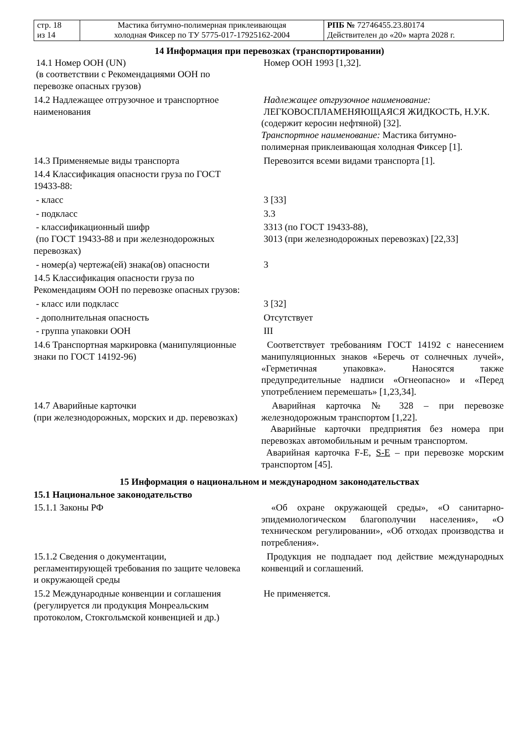| стр. 18 из 14 | Мастика битумно-полимерная приклеивающая холодная Фиксер по ТУ 5775-017-17925162-2004 | РПБ № 72746455.23.80174 Действителен до «20» марта 2028 г. |
14 Информация при перевозках (транспортировании)
| 14.1 Номер ООН (UN) (в соответствии с Рекомендациями ООН по перевозке опасных грузов) | Номер ООН 1993 [1,32]. |
| 14.2 Надлежащее отгрузочное и транспортное наименования | Надлежащее отгрузочное наименование: ЛЕГКОВОСПЛАМЕНЯЮЩАЯСЯ ЖИДКОСТЬ, Н.У.К. (содержит керосин нефтяной) [32]. Транспортное наименование: Мастика битумно-полимерная приклеивающая холодная Фиксер [1]. |
| 14.3 Применяемые виды транспорта | Перевозится всеми видами транспорта [1]. |
| 14.4 Классификация опасности груза по ГОСТ 19433-88: | |
| - класс | 3 [33] |
| - подкласс | 3.3 |
| - классификационный шифр (по ГОСТ 19433-88 и при железнодорожных перевозках) | 3313 (по ГОСТ 19433-88), 3013 (при железнодорожных перевозках) [22,33] |
| - номер(а) чертежа(ей) знака(ов) опасности | 3 |
| 14.5 Классификация опасности груза по Рекомендациям ООН по перевозке опасных грузов: | |
| - класс или подкласс | 3 [32] |
| - дополнительная опасность | Отсутствует |
| - группа упаковки ООН | III |
| 14.6 Транспортная маркировка (манипуляционные знаки по ГОСТ 14192-96) | Соответствует требованиям ГОСТ 14192 с нанесением манипуляционных знаков «Беречь от солнечных лучей», «Герметичная упаковка». Наносятся также предупредительные надписи «Огнеопасно» и «Перед употреблением перемешать» [1,23,34]. |
| 14.7 Аварийные карточки (при железнодорожных, морских и др. перевозках) | Аварийная карточка № 328 – при перевозке железнодорожным транспортом [1,22]. Аварийные карточки предприятия без номера при перевозках автомобильным и речным транспортом. Аварийная карточка F-E, S-E – при перевозке морским транспортом [45]. |
15 Информация о национальном и международном законодательствах
15.1 Национальное законодательство
| 15.1.1 Законы РФ | «Об охране окружающей среды», «О санитарно-эпидемиологическом благополучии населения», «О техническом регулировании», «Об отходах производства и потребления». |
| 15.1.2 Сведения о документации, регламентирующей требования по защите человека и окружающей среды | Продукция не подпадает под действие международных конвенций и соглашений. |
| 15.2 Международные конвенции и соглашения (регулируется ли продукция Монреальским протоколом, Стокгольмской конвенцией и др.) | Не применяется. |